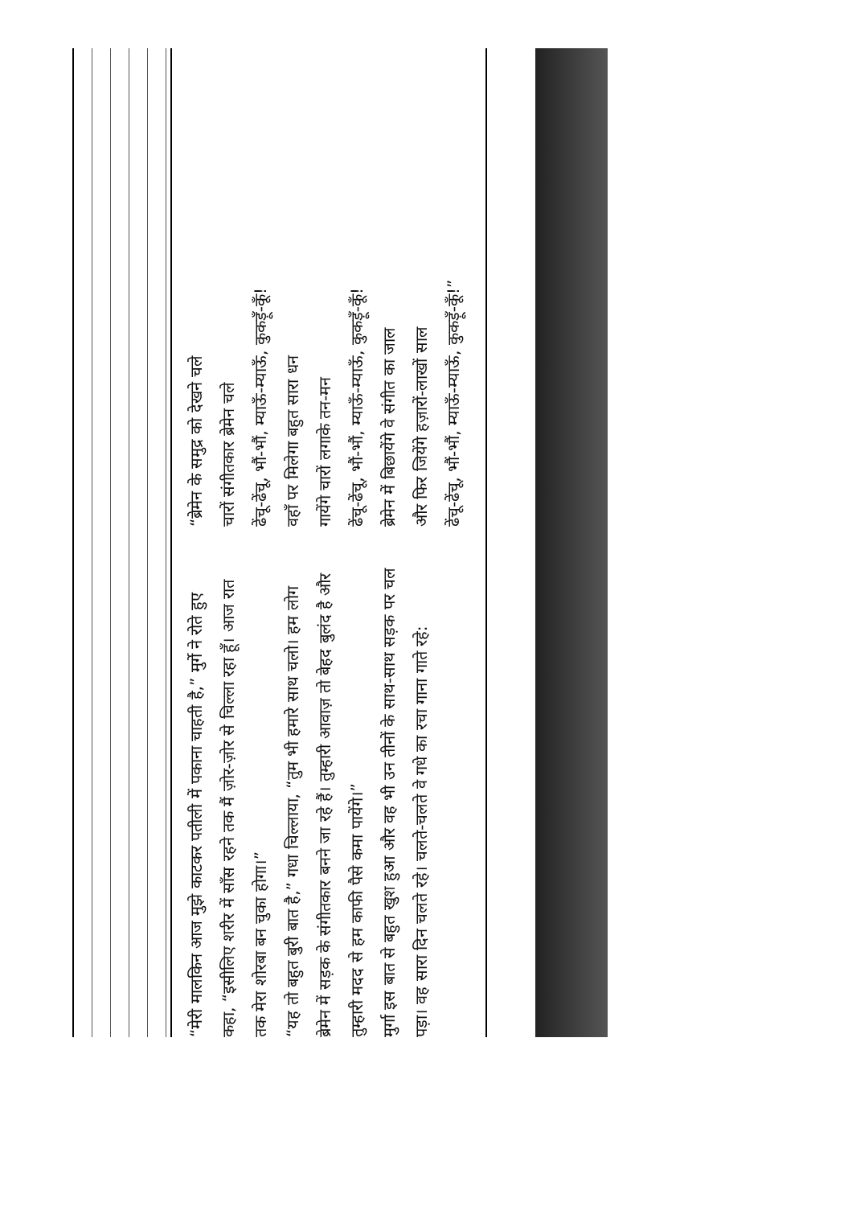“मेरी मालकिन आज मुझे काटकर पतीली में पकाना चाहती है,” मुर्गे ने रोते हुए कहा, “इसीलिए शरीर में साँस रहने तक मैं ज़ोर-ज़ोर से चिल्ला रहा हूँ। आज रात तक मेरा शोरबा बन चुका होगा।”
“यह तो बहुत बुरी बात है,” गधा चिल्लाया, “तुम भी हमारे साथ चलो। हम लोग ब्रेमेन में सड़क के संगीतकार बनने जा रहे हैं। तुम्हारी आवाज़ तो बेहद बुलंद है और तुम्हारी मदद से हम काफी पैसे कमा पायेंगे।”
मुर्गा इस बात से बहुत खुश हुआ और वह भी उन तीनों के साथ-साथ सड़क पर चल पड़ा। वह सारा दिन चलते रहे। चलते-चलते वे गधे का रचा गाना गाते रहे:
“ब्रेमेन के समुद्र को देखने चले
चारों संगीतकार ब्रेमेन चले
ढेंचू-ढेंचू, भौं-भौं, म्याऊँ-म्याऊँ, कुकड़ूँ-कूँ!
वहाँ पर मिलेगा बहुत सारा धन
गायेंगे चारों लगाके तन-मन
ढेंचू-ढेंचू, भौं-भौं, म्याऊँ-म्याऊँ, कुकड़ूँ-कूँ!
ब्रेमेन में बिछायेंगे वे संगीत का जाल
और फिर जियेंगे हज़ारों-लाखों साल
ढेंचू-ढेंचू, भौं-भौं, म्याऊँ-म्याऊँ, कुकड़ूँ-कूँ!”